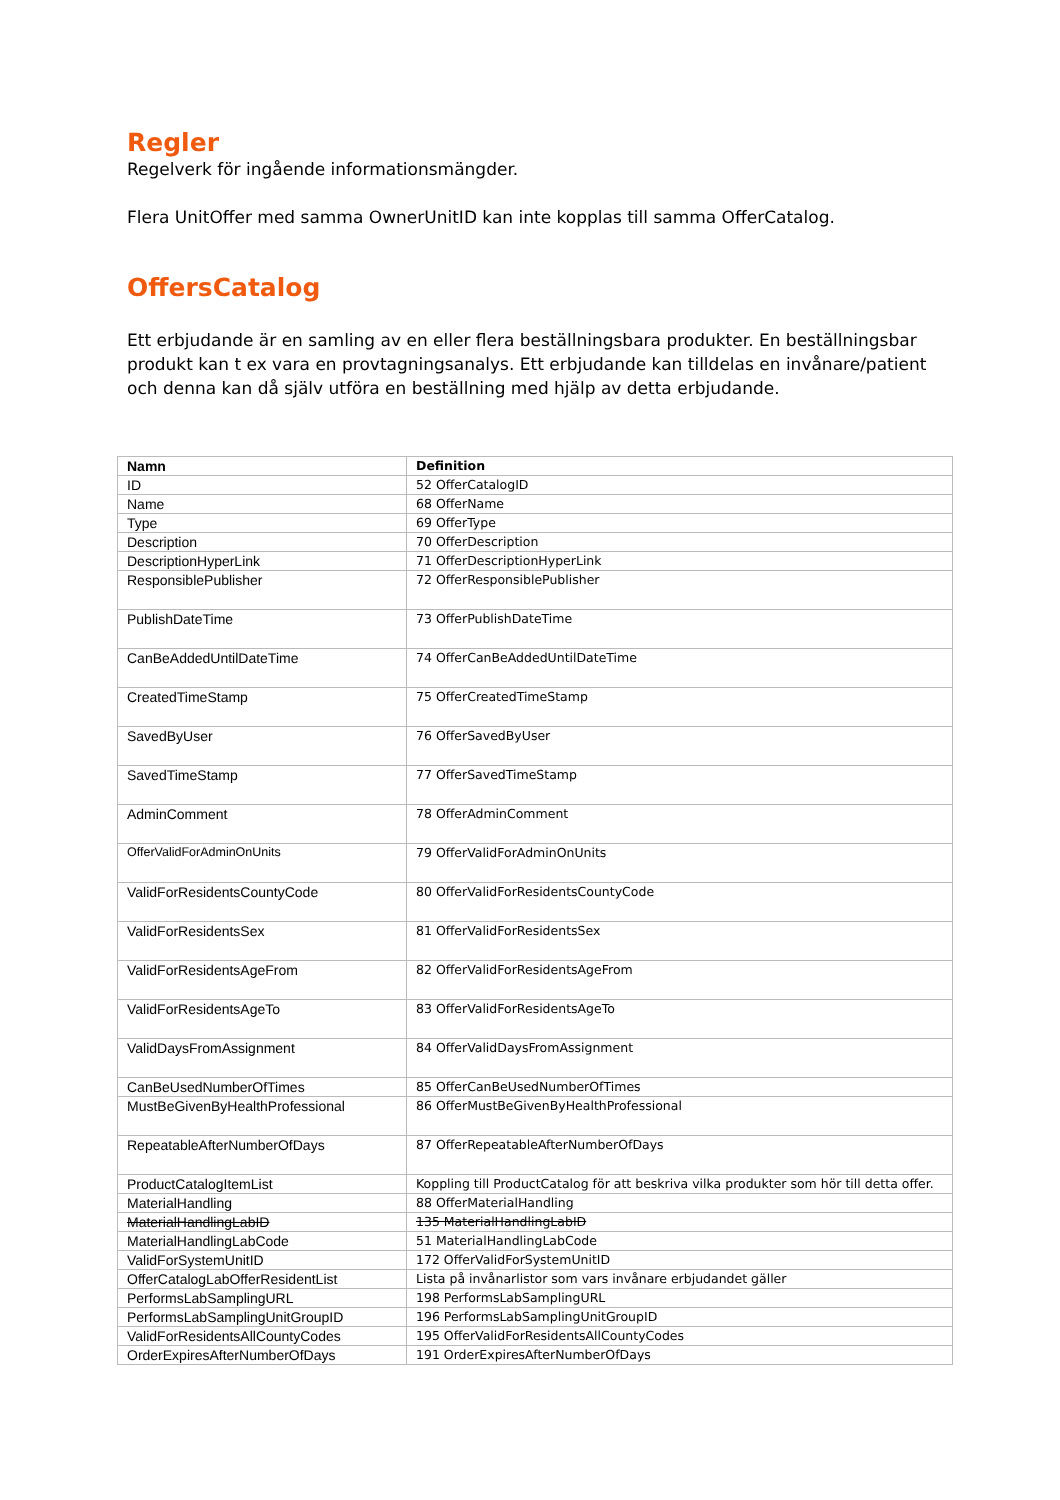Regler
Regelverk för ingående informationsmängder.
Flera UnitOffer med samma OwnerUnitID kan inte kopplas till samma OfferCatalog.
OffersCatalog
Ett erbjudande är en samling av en eller flera beställningsbara produkter. En beställningsbar produkt kan t ex vara en provtagningsanalys. Ett erbjudande kan tilldelas en invånare/patient och denna kan då själv utföra en beställning med hjälp av detta erbjudande.
| Namn | Definition |
| --- | --- |
| ID | 52 OfferCatalogID |
| Name | 68 OfferName |
| Type | 69 OfferType |
| Description | 70 OfferDescription |
| DescriptionHyperLink | 71 OfferDescriptionHyperLink |
| ResponsiblePublisher | 72 OfferResponsiblePublisher |
| PublishDateTime | 73 OfferPublishDateTime |
| CanBeAddedUntilDateTime | 74 OfferCanBeAddedUntilDateTime |
| CreatedTimeStamp | 75 OfferCreatedTimeStamp |
| SavedByUser | 76 OfferSavedByUser |
| SavedTimeStamp | 77 OfferSavedTimeStamp |
| AdminComment | 78 OfferAdminComment |
| OfferValidForAdminOnUnits | 79 OfferValidForAdminOnUnits |
| ValidForResidentsCountyCode | 80 OfferValidForResidentsCountyCode |
| ValidForResidentsSex | 81 OfferValidForResidentsSex |
| ValidForResidentsAgeFrom | 82 OfferValidForResidentsAgeFrom |
| ValidForResidentsAgeTo | 83 OfferValidForResidentsAgeTo |
| ValidDaysFromAssignment | 84 OfferValidDaysFromAssignment |
| CanBeUsedNumberOfTimes | 85 OfferCanBeUsedNumberOfTimes |
| MustBeGivenByHealthProfessional | 86 OfferMustBeGivenByHealthProfessional |
| RepeatableAfterNumberOfDays | 87 OfferRepeatableAfterNumberOfDays |
| ProductCatalogItemList | Koppling till ProductCatalog för att beskriva vilka produkter som hör till detta offer. |
| MaterialHandling | 88 OfferMaterialHandling |
| MaterialHandlingLabID | 135 MaterialHandlingLabID |
| MaterialHandlingLabCode | 51 MaterialHandlingLabCode |
| ValidForSystemUnitID | 172 OfferValidForSystemUnitID |
| OfferCatalogLabOfferResidentList | Lista på invånarlistor som vars invånare erbjudandet gäller |
| PerformsLabSamplingURL | 198 PerformsLabSamplingURL |
| PerformsLabSamplingUnitGroupID | 196 PerformsLabSamplingUnitGroupID |
| ValidForResidentsAllCountyCodes | 195 OfferValidForResidentsAllCountyCodes |
| OrderExpiresAfterNumberOfDays | 191 OrderExpiresAfterNumberOfDays |